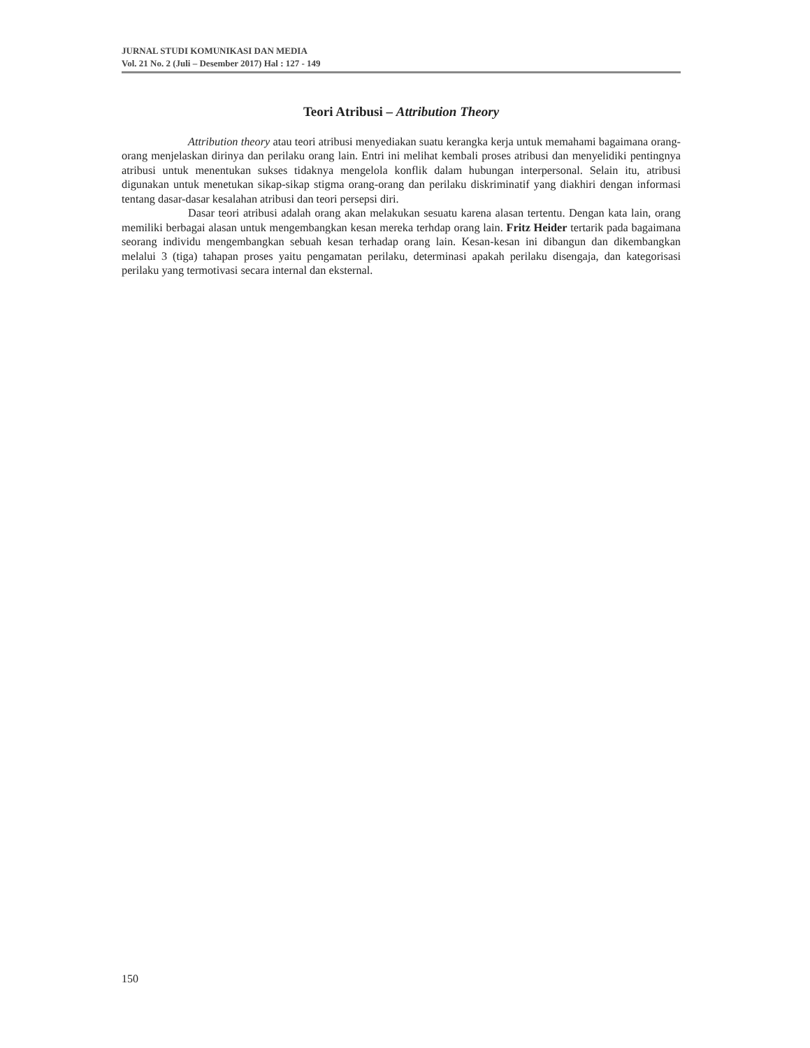JURNAL STUDI KOMUNIKASI DAN MEDIA
Vol. 21 No. 2 (Juli – Desember 2017) Hal : 127 - 149
Teori Atribusi – Attribution Theory
Attribution theory atau teori atribusi menyediakan suatu kerangka kerja untuk memahami bagaimana orang-orang menjelaskan dirinya dan perilaku orang lain. Entri ini melihat kembali proses atribusi dan menyelidiki pentingnya atribusi untuk menentukan sukses tidaknya mengelola konflik dalam hubungan interpersonal. Selain itu, atribusi digunakan untuk menetukan sikap-sikap stigma orang-orang dan perilaku diskriminatif yang diakhiri dengan informasi tentang dasar-dasar kesalahan atribusi dan teori persepsi diri.
Dasar teori atribusi adalah orang akan melakukan sesuatu karena alasan tertentu. Dengan kata lain, orang memiliki berbagai alasan untuk mengembangkan kesan mereka terhdap orang lain. Fritz Heider tertarik pada bagaimana seorang individu mengembangkan sebuah kesan terhadap orang lain. Kesan-kesan ini dibangun dan dikembangkan melalui 3 (tiga) tahapan proses yaitu pengamatan perilaku, determinasi apakah perilaku disengaja, dan kategorisasi perilaku yang termotivasi secara internal dan eksternal.
150